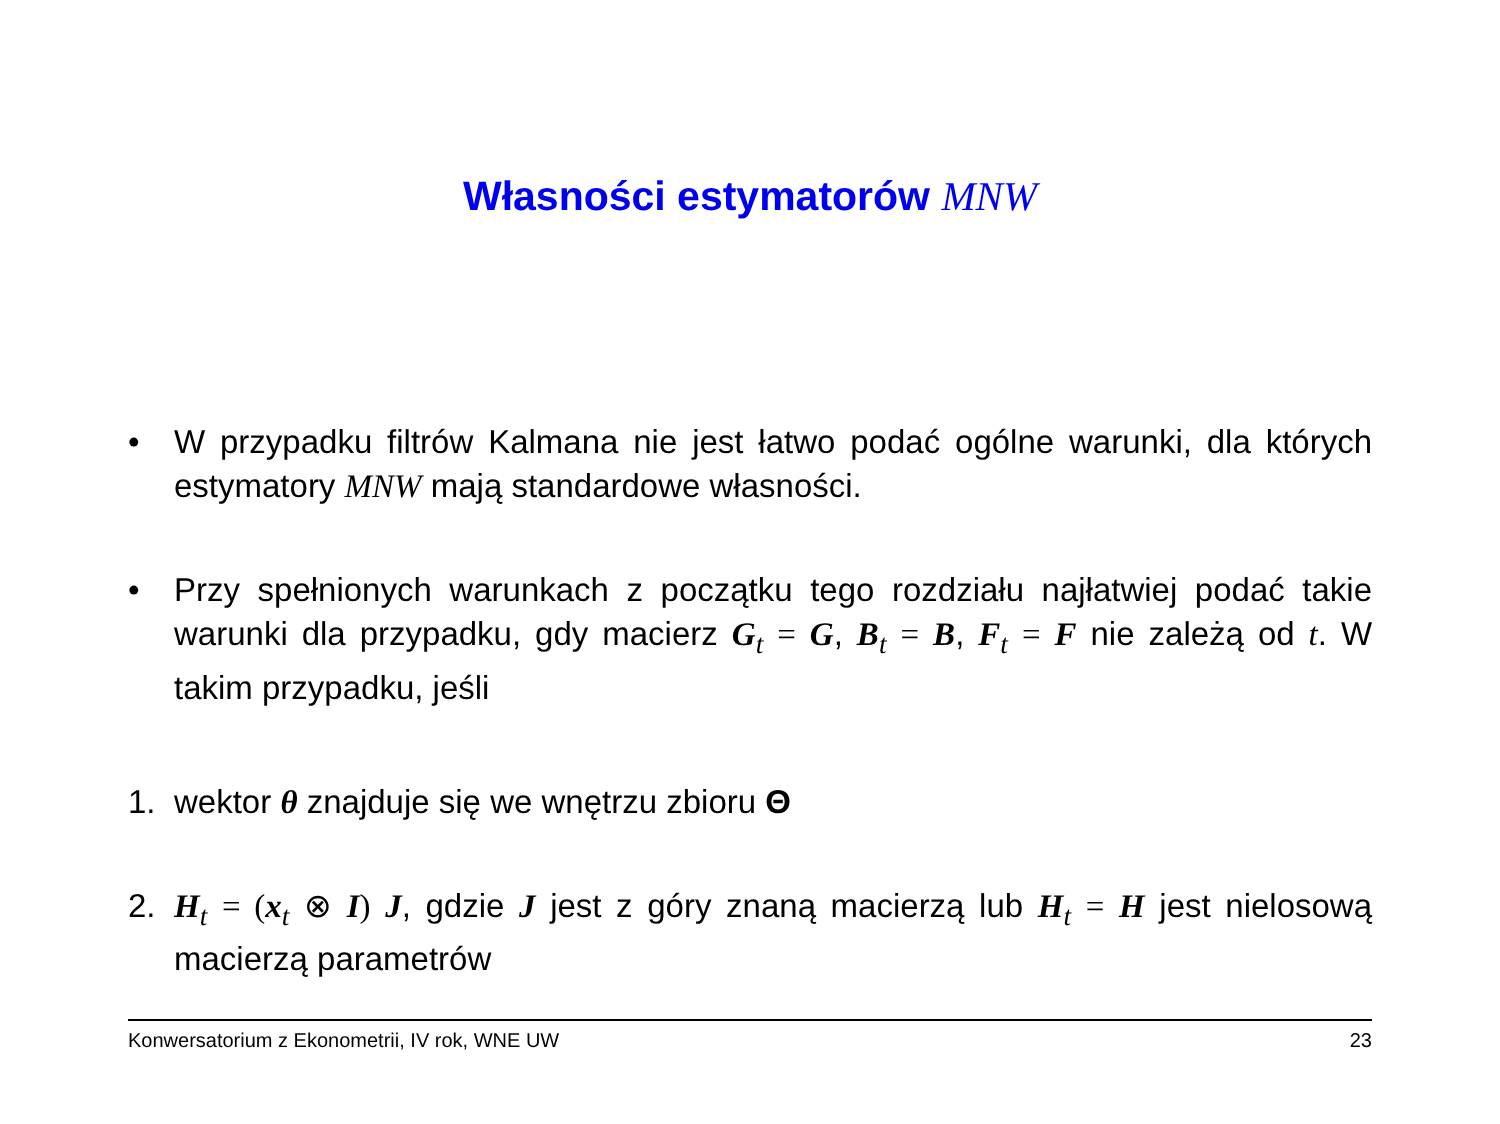Własności estymatorów MNW
• W przypadku filtrów Kalmana nie jest łatwo podać ogólne warunki, dla których estymatory MNW mają standardowe własności.
• Przy spełnionych warunkach z początku tego rozdziału najłatwiej podać takie warunki dla przypadku, gdy macierz G<sub>t</sub> = G, B<sub>t</sub> = B, F<sub>t</sub> = F nie zależą od t. W takim przypadku, jeśli
1. wektor θ znajduje się we wnętrzu zbioru Θ
2. H<sub>t</sub> = (x<sub>t</sub> ⊗ I) J, gdzie J jest z góry znaną macierzą lub H<sub>t</sub> = H jest nielosową macierzą parametrów
Konwersatorium z Ekonometrii, IV rok, WNE UW 23